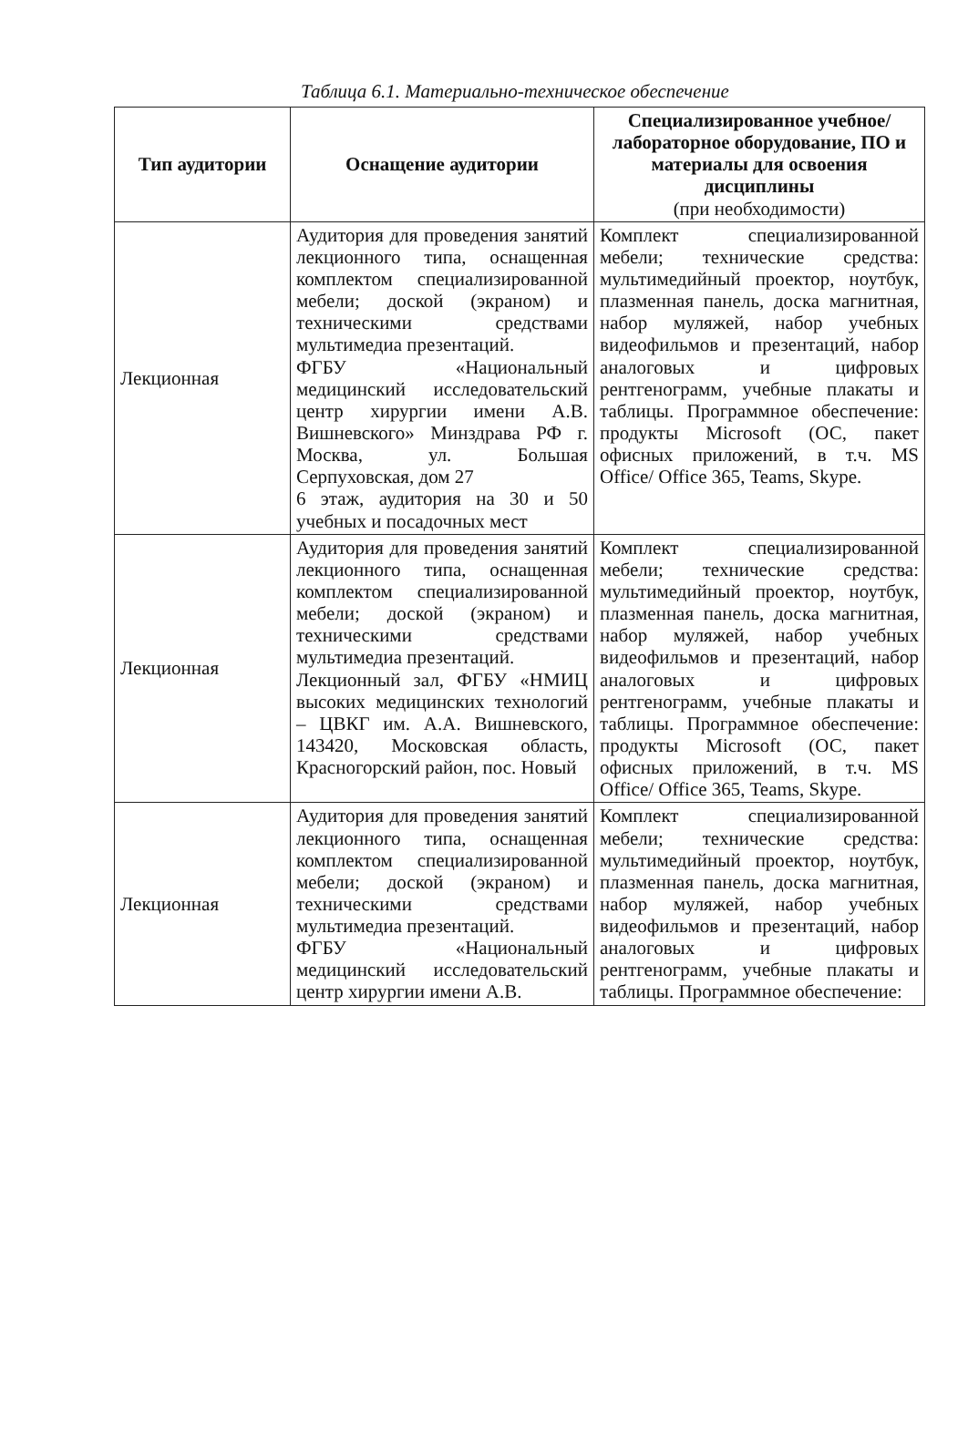Таблица 6.1. Материально-техническое обеспечение
| Тип аудитории | Оснащение аудитории | Специализированное учебное/лабораторное оборудование, ПО и материалы для освоения дисциплины (при необходимости) |
| --- | --- | --- |
| Лекционная | Аудитория для проведения занятий лекционного типа, оснащенная комплектом специализированной мебели; доской (экраном) и техническими средствами мультимедиа презентаций. ФГБУ «Национальный медицинский исследовательский центр хирургии имени А.В. Вишневского» Минздрава РФ г. Москва, ул. Большая Серпуховская, дом 27 6 этаж, аудитория на 30 и 50 учебных и посадочных мест | Комплект специализированной мебели; технические средства: мультимедийный проектор, ноутбук, плазменная панель, доска магнитная, набор муляжей, набор учебных видеофильмов и презентаций, набор аналоговых и цифровых рентгенограмм, учебные плакаты и таблицы. Программное обеспечение: продукты Microsoft (ОС, пакет офисных приложений, в т.ч. MS Office/ Office 365, Teams, Skype. |
| Лекционная | Аудитория для проведения занятий лекционного типа, оснащенная комплектом специализированной мебели; доской (экраном) и техническими средствами мультимедиа презентаций. Лекционный зал, ФГБУ «НМИЦ высоких медицинских технологий – ЦВКГ им. А.А. Вишневского, 143420, Московская область, Красногорский район, пос. Новый | Комплект специализированной мебели; технические средства: мультимедийный проектор, ноутбук, плазменная панель, доска магнитная, набор муляжей, набор учебных видеофильмов и презентаций, набор аналоговых и цифровых рентгенограмм, учебные плакаты и таблицы. Программное обеспечение: продукты Microsoft (ОС, пакет офисных приложений, в т.ч. MS Office/ Office 365, Teams, Skype. |
| Лекционная | Аудитория для проведения занятий лекционного типа, оснащенная комплектом специализированной мебели; доской (экраном) и техническими средствами мультимедиа презентаций. ФГБУ «Национальный медицинский исследовательский центр хирургии имени А.В. | Комплект специализированной мебели; технические средства: мультимедийный проектор, ноутбук, плазменная панель, доска магнитная, набор муляжей, набор учебных видеофильмов и презентаций, набор аналоговых и цифровых рентгенограмм, учебные плакаты и таблицы. Программное обеспечение: |